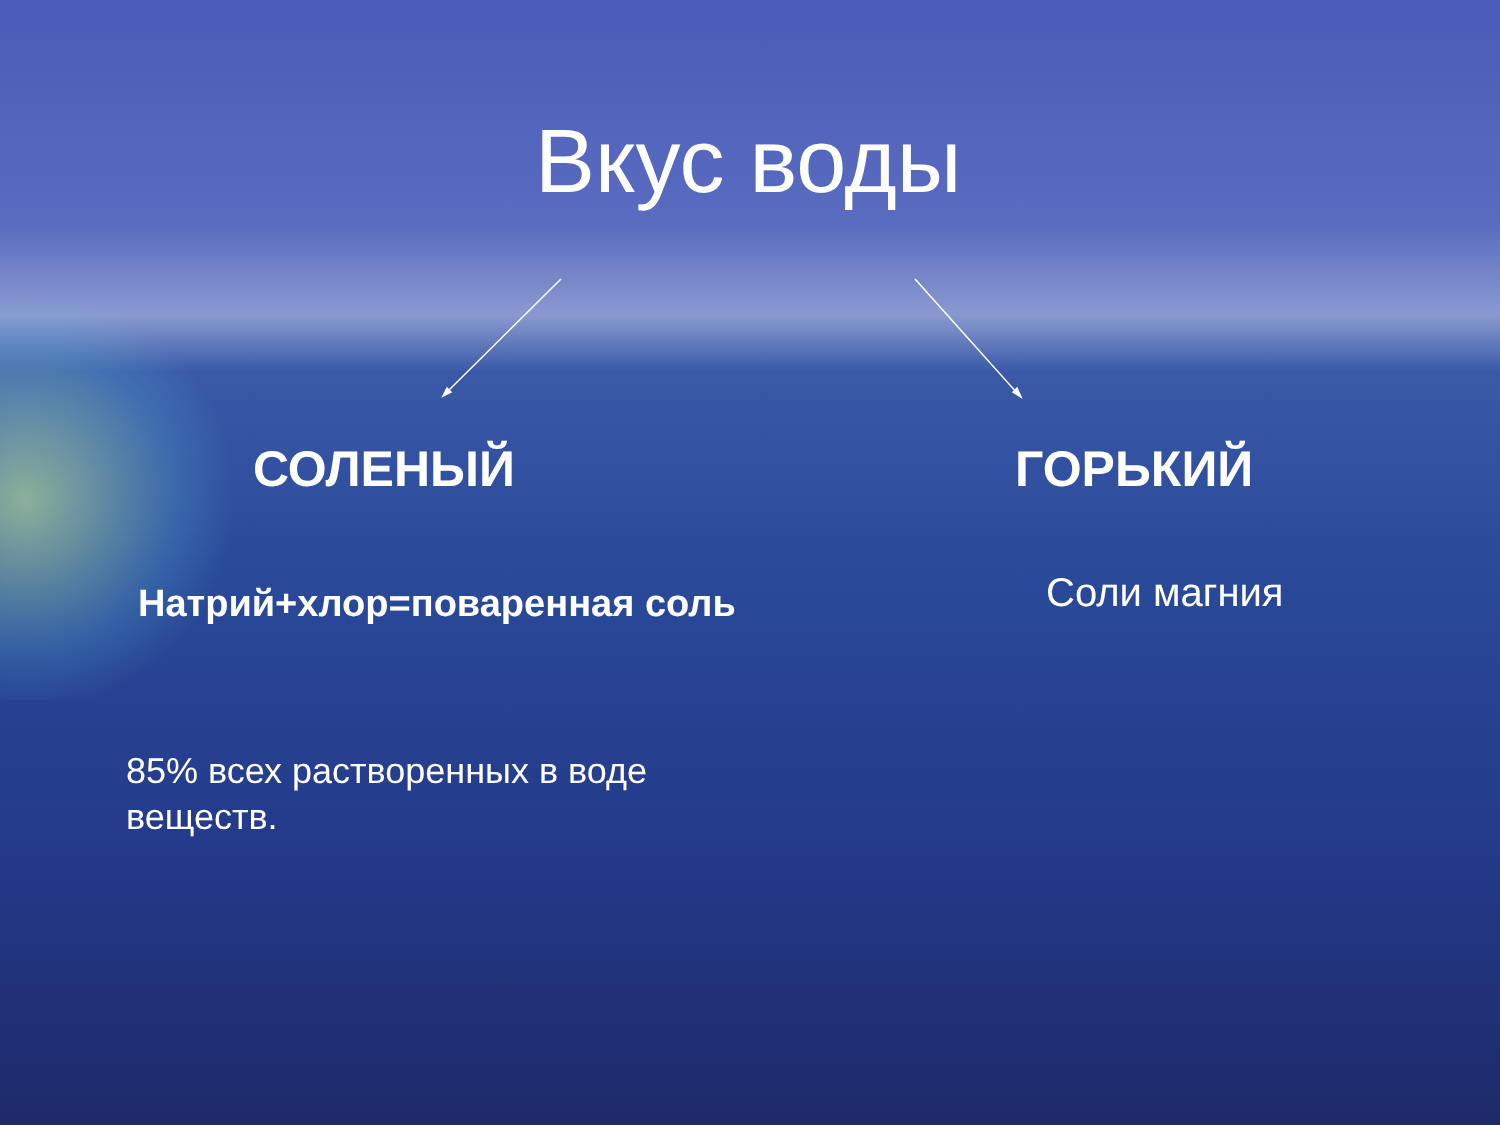Вкус воды
СОЛЕНЫЙ ГОРЬКИЙ
Натрий+хлор=поваренная соль Соли магния
85% всех растворенных в воде
веществ.